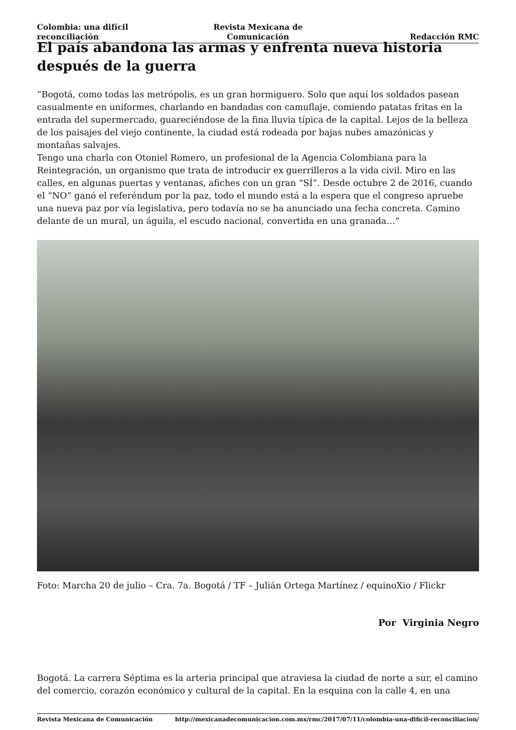Colombia: una difícil reconciliación
Revista Mexicana de Comunicación
Redacción RMC
El país abandona las armas y enfrenta nueva historia después de la guerra
“Bogotá, como todas las metrópolis, es un gran hormiguero. Solo que aquí los soldados pasean casualmente en uniformes, charlando en bandadas con camuflaje, comiendo patatas fritas en la entrada del supermercado, guareciéndose de la fina lluvia típica de la capital. Lejos de la belleza de los paisajes del viejo continente, la ciudad está rodeada por bajas nubes amazónicas y montañas salvajes.
Tengo una charla con Otoniel Romero, un profesional de la Agencia Colombiana para la Reintegración, un organismo que trata de introducir ex guerrilleros a la vida civil. Miro en las calles, en algunas puertas y ventanas, afiches con un gran “SÍ”. Desde octubre 2 de 2016, cuando el “NO” ganó el referéndum por la paz, todo el mundo está a la espera que el congreso apruebe una nueva paz por vía legislativa, pero todavía no se ha anunciado una fecha concreta. Camino delante de un mural, un águila, el escudo nacional, convertida en una granada…”
Foto: Marcha 20 de julio – Cra. 7a. Bogotá / TF – Julián Ortega Martínez / equinoXio / Flickr
Por Virginia Negro
Bogotá. La carrera Séptima es la arteria principal que atraviesa la ciudad de norte a sur, el camino del comercio, corazón económico y cultural de la capital. En la esquina con la calle 4, en una
Revista Mexicana de Comunicación http://mexicanadecomunicacion.com.mx/rmc/2017/07/11/colombia-una-dificil-reconciliacion/